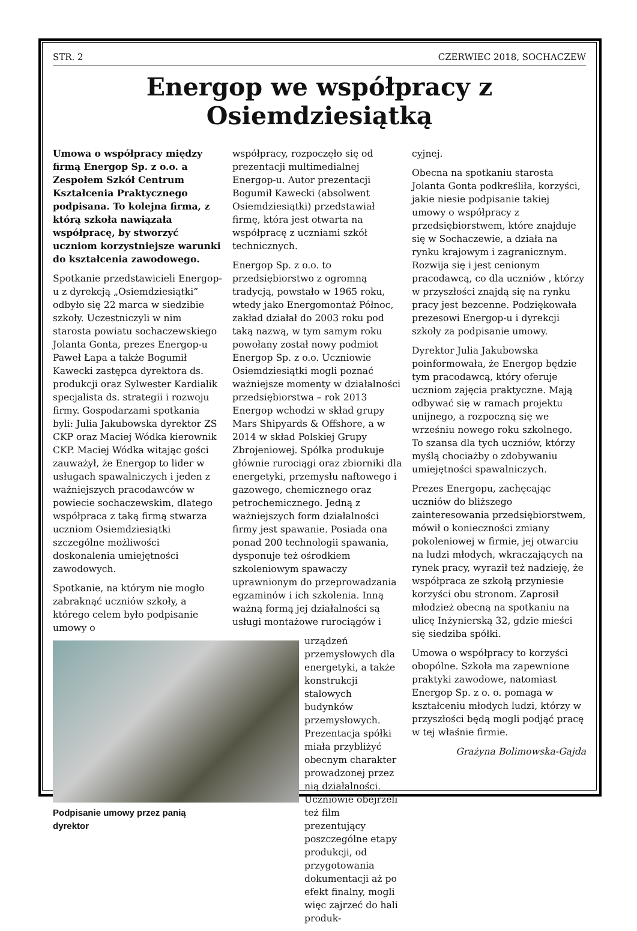STR. 2 CZERWIEC 2018, SOCHACZEW
Energop we współpracy z Osiemdziesiątką
Umowa o współpracy między firmą Energop Sp. z o.o. a Zespołem Szkół Centrum Kształcenia Praktycznego podpisana. To kolejna firma, z którą szkoła nawiązała współpracę, by stworzyć uczniom korzystniejsze warunki do kształcenia zawodowego.
Spotkanie przedstawicieli Energop-u z dyrekcją „Osiemdziesiątki” odbyło się 22 marca w siedzibie szkoły. Uczestniczyli w nim starosta powiatu sochaczewskiego Jolanta Gonta, prezes Energop-u Paweł Łapa a także Bogumił Kawecki zastępca dyrektora ds. produkcji oraz Sylwester Kardialik specjalista ds. strategii i rozwoju firmy. Gospodarzami spotkania byli: Julia Jakubowska dyrektor ZS CKP oraz Maciej Wódka kierownik CKP. Maciej Wódka witając gości zauważył, że Energop to lider w usługach spawalniczych i jeden z ważniejszych pracodawców w powiecie sochaczewskim, dlatego współpraca z taką firmą stwarza uczniom Osiemdziesiątki szczególne możliwości doskonalenia umiejętności zawodowych.
Spotkanie, na którym nie mogło zabraknąć uczniów szkoły, a którego celem było podpisanie umowy o
Podpisanie umowy przez panią dyrektor
współpracy, rozpoczęło się od prezentacji multimedialnej Energop-u. Autor prezentacji Bogumił Kawecki (absolwent Osiemdziesiątki) przedstawiał firmę, która jest otwarta na współpracę z uczniami szkół technicznych.
Energop Sp. z o.o. to przedsiębiorstwo z ogromną tradycją, powstało w 1965 roku, wtedy jako Energomontaż Północ, zakład działał do 2003 roku pod taką nazwą, w tym samym roku powołany został nowy podmiot Energop Sp. z o.o. Uczniowie Osiemdziesiątki mogli poznać ważniejsze momenty w działalności przedsiębiorstwa – rok 2013 Energop wchodzi w skład grupy Mars Shipyards & Offshore, a w 2014 w skład Polskiej Grupy Zbrojeniowej. Spółka produkuje głównie rurociągi oraz zbiorniki dla energetyki, przemysłu naftowego i gazowego, chemicznego oraz petrochemicznego. Jedną z ważniejszych form działalności firmy jest spawanie. Posiada ona ponad 200 technologii spawania, dysponuje też ośrodkiem szkoleniowym spawaczy uprawnionym do przeprowadzania egzaminów i ich szkolenia. Inną ważną formą jej działalności są usługi montażowe rurociągów i
urządzeń przemysłowych dla energetyki, a także konstrukcji stalowych budynków przemysłowych. Prezentacja spółki miała przybliżyć obecnym charakter prowadzonej przez nią działalności. Uczniowie obejrzeli też film prezentujący poszczególne etapy produkcji, od przygotowania dokumentacji aż po efekt finalny, mogli więc zajrzeć do hali produk-
cyjnej.
Obecna na spotkaniu starosta Jolanta Gonta podkreśliła, korzyści, jakie niesie podpisanie takiej umowy o współpracy z przedsiębiorstwem, które znajduje się w Sochaczewie, a działa na rynku krajowym i zagranicznym. Rozwija się i jest cenionym pracodawcą, co dla uczniów , którzy w przyszłości znajdą się na rynku pracy jest bezcenne. Podziękowała prezesowi Energop-u i dyrekcji szkoły za podpisanie umowy.
Dyrektor Julia Jakubowska poinformowała, że Energop będzie tym pracodawcą, który oferuje uczniom zajęcia praktyczne. Mają odbywać się w ramach projektu unijnego, a rozpoczną się we wrześniu nowego roku szkolnego. To szansa dla tych uczniów, którzy myślą chociażby o zdobywaniu umiejętności spawalniczych.
Prezes Energopu, zachęcając uczniów do bliższego zainteresowania przedsiębiorstwem, mówił o konieczności zmiany pokoleniowej w firmie, jej otwarciu na ludzi młodych, wkraczających na rynek pracy, wyraził też nadzieję, że współpraca ze szkołą przyniesie korzyści obu stronom. Zaprosił młodzież obecną na spotkaniu na ulicę Inżynierską 32, gdzie mieści się siedziba spółki.
Umowa o współpracy to korzyści obopólne. Szkoła ma zapewnione praktyki zawodowe, natomiast Energop Sp. z o. o. pomaga w kształceniu młodych ludzi, którzy w przyszłości będą mogli podjąć pracę w tej właśnie firmie.
Grażyna Bolimowska-Gajda